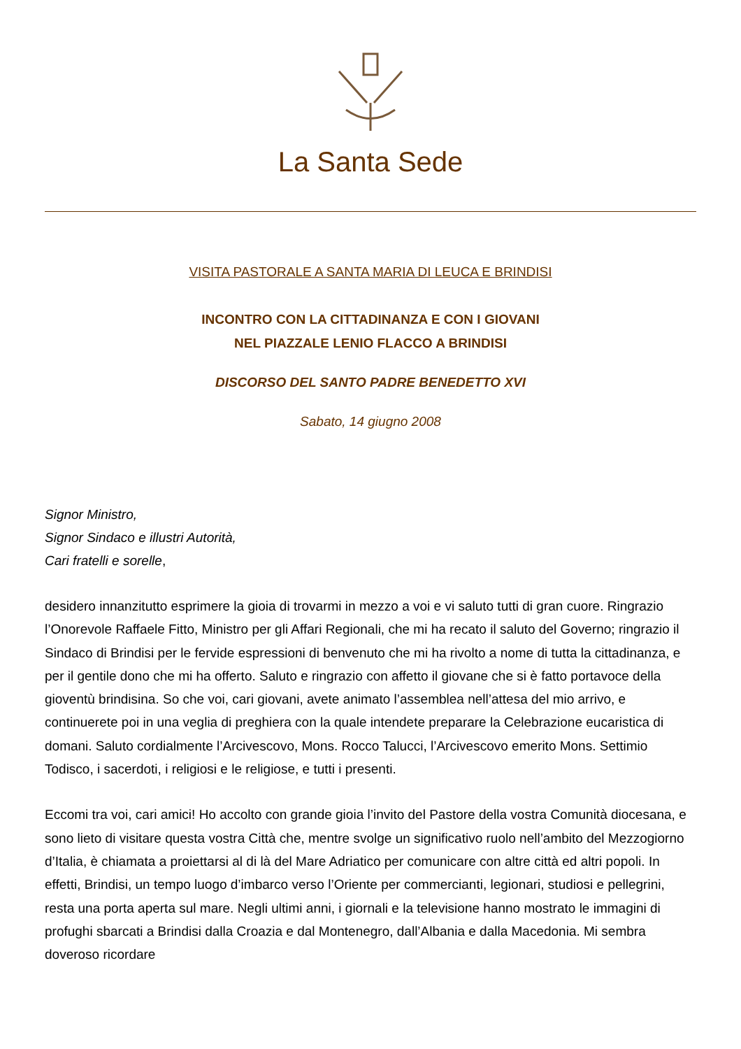La Santa Sede
VISITA PASTORALE A SANTA MARIA DI LEUCA E BRINDISI
INCONTRO CON LA CITTADINANZA E CON I GIOVANI
NEL PIAZZALE LENIO FLACCO A BRINDISI
DISCORSO DEL SANTO PADRE BENEDETTO XVI
Sabato, 14 giugno 2008
Signor Ministro,
Signor Sindaco e illustri Autorità,
Cari fratelli e sorelle,
desidero innanzitutto esprimere la gioia di trovarmi in mezzo a voi e vi saluto tutti di gran cuore. Ringrazio l’Onorevole Raffaele Fitto, Ministro per gli Affari Regionali, che mi ha recato il saluto del Governo; ringrazio il Sindaco di Brindisi per le fervide espressioni di benvenuto che mi ha rivolto a nome di tutta la cittadinanza, e per il gentile dono che mi ha offerto. Saluto e ringrazio con affetto il giovane che si è fatto portavoce della gioventù brindisina. So che voi, cari giovani, avete animato l’assemblea nell’attesa del mio arrivo, e continuerete poi in una veglia di preghiera con la quale intendete preparare la Celebrazione eucaristica di domani. Saluto cordialmente l’Arcivescovo, Mons. Rocco Talucci, l’Arcivescovo emerito Mons. Settimio Todisco, i sacerdoti, i religiosi e le religiose, e tutti i presenti.
Eccomi tra voi, cari amici! Ho accolto con grande gioia l’invito del Pastore della vostra Comunità diocesana, e sono lieto di visitare questa vostra Città che, mentre svolge un significativo ruolo nell’ambito del Mezzogiorno d’Italia, è chiamata a proiettarsi al di là del Mare Adriatico per comunicare con altre città ed altri popoli. In effetti, Brindisi, un tempo luogo d’imbarco verso l’Oriente per commercianti, legionari, studiosi e pellegrini, resta una porta aperta sul mare. Negli ultimi anni, i giornali e la televisione hanno mostrato le immagini di profughi sbarcati a Brindisi dalla Croazia e dal Montenegro, dall’Albania e dalla Macedonia. Mi sembra doveroso ricordare